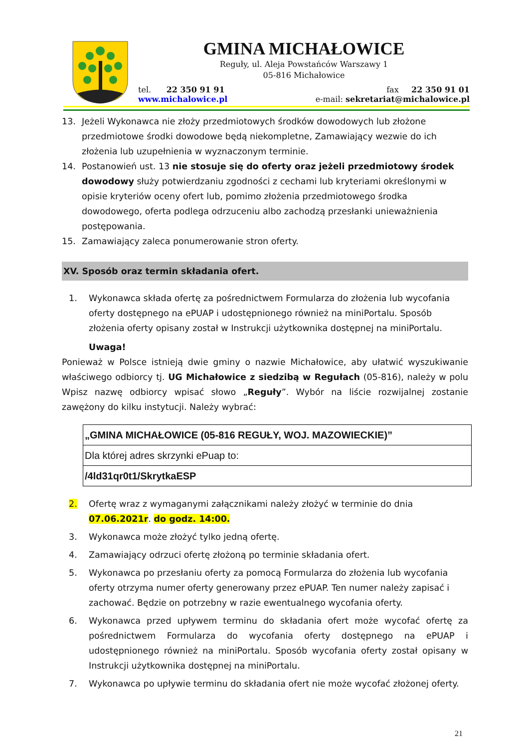GMINA MICHAŁOWICE
Reguły, ul. Aleja Powstańców Warszawy 1
05-816 Michałowice
tel. 22 350 91 91 fax 22 350 91 01
www.michalowice.pl e-mail: sekretariat@michalowice.pl
13. Jeżeli Wykonawca nie złoży przedmiotowych środków dowodowych lub złożone przedmiotowe środki dowodowe będą niekompletne, Zamawiający wezwie do ich złożenia lub uzupełnienia w wyznaczonym terminie.
14. Postanowień ust. 13 nie stosuje się do oferty oraz jeżeli przedmiotowy środek dowodowy służy potwierdzaniu zgodności z cechami lub kryteriami określonymi w opisie kryteriów oceny ofert lub, pomimo złożenia przedmiotowego środka dowodowego, oferta podlega odrzuceniu albo zachodzą przesłanki unieważnienia postępowania.
15. Zamawiający zaleca ponumerowanie stron oferty.
XV. Sposób oraz termin składania ofert.
1. Wykonawca składa ofertę za pośrednictwem Formularza do złożenia lub wycofania oferty dostępnego na ePUAP i udostępnionego również na miniPortalu. Sposób złożenia oferty opisany został w Instrukcji użytkownika dostępnej na miniPortalu.
Uwaga!
Ponieważ w Polsce istnieją dwie gminy o nazwie Michałowice, aby ułatwić wyszukiwanie właściwego odbiorcy tj. UG Michałowice z siedzibą w Regułach (05-816), należy w polu Wpisz nazwę odbiorcy wpisać słowo „Reguły”. Wybór na liście rozwijalnej zostanie zawężony do kilku instytucji. Należy wybrać:
| „GMINA MICHAŁOWICE (05-816 REGUŁY, WOJ. MAZOWIECKIE)” |
| Dla której adres skrzynki ePuap to: |
| /4ld31qr0t1/SkrytkaESP |
2. Ofertę wraz z wymaganymi załącznikami należy złożyć w terminie do dnia 07.06.2021r. do godz. 14:00.
3. Wykonawca może złożyć tylko jedną ofertę.
4. Zamawiający odrzuci ofertę złożoną po terminie składania ofert.
5. Wykonawca po przesłaniu oferty za pomocą Formularza do złożenia lub wycofania oferty otrzyma numer oferty generowany przez ePUAP. Ten numer należy zapisać i zachować. Będzie on potrzebny w razie ewentualnego wycofania oferty.
6. Wykonawca przed upływem terminu do składania ofert może wycofać ofertę za pośrednictwem Formularza do wycofania oferty dostępnego na ePUAP i udostępnionego również na miniPortalu. Sposób wycofania oferty został opisany w Instrukcji użytkownika dostępnej na miniPortalu.
7. Wykonawca po upływie terminu do składania ofert nie może wycofać złożonej oferty.
21